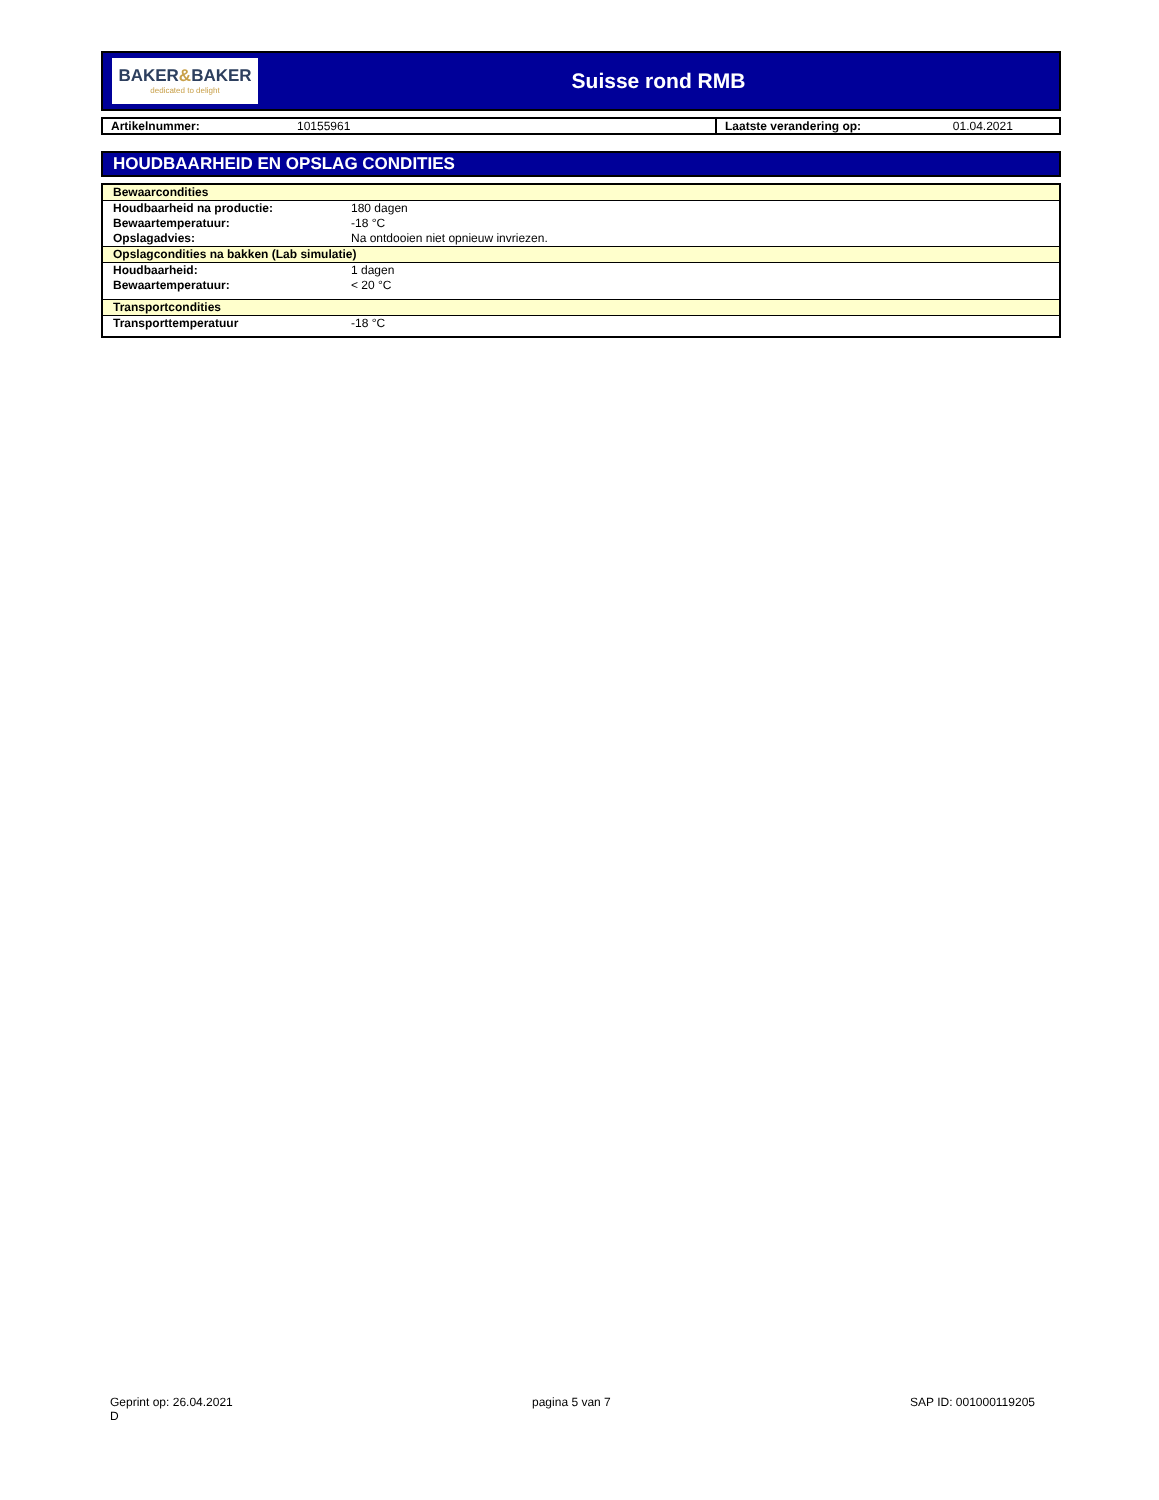BAKER&BAKER
dedicated to delight
Suisse rond RMB
| Artikelnummer: | 10155961 | Laatste verandering op: | 01.04.2021 |
HOUDBAARHEID EN OPSLAG CONDITIES
| Bewaarcondities | |
| Houdbaarheid na productie: | 180 dagen |
| Bewaartemperatuur: | -18 °C |
| Opslagadvies: | Na ontdooien niet opnieuw invriezen. |
| Opslagcondities na bakken (Lab simulatie) | |
| Houdbaarheid: | 1 dagen |
| Bewaartemperatuur: | < 20 °C |
| Transportcondities | |
| Transporttemperatuur | -18 °C |
Geprint op: 26.04.2021
D
pagina 5 van 7 SAP ID: 001000119205